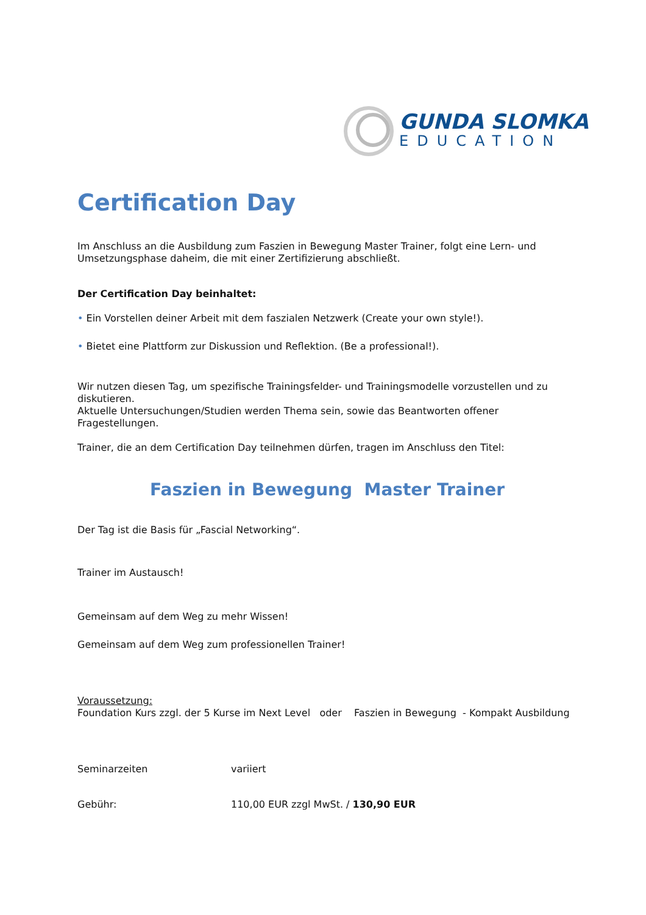GUNDA SLOMKA
EDUCATION
Certification Day
Im Anschluss an die Ausbildung zum Faszien in Bewegung Master Trainer, folgt eine Lern- und Umsetzungsphase daheim, die mit einer Zertifizierung abschließt.
Der Certification Day beinhaltet:
• Ein Vorstellen deiner Arbeit mit dem faszialen Netzwerk (Create your own style!).
• Bietet eine Plattform zur Diskussion und Reflektion. (Be a professional!).
Wir nutzen diesen Tag, um spezifische Trainingsfelder- und Trainingsmodelle vorzustellen und zu diskutieren.
Aktuelle Untersuchungen/Studien werden Thema sein, sowie das Beantworten offener Fragestellungen.
Trainer, die an dem Certification Day teilnehmen dürfen, tragen im Anschluss den Titel:
Faszien in Bewegung Master Trainer
Der Tag ist die Basis für „Fascial Networking“.
Trainer im Austausch!
Gemeinsam auf dem Weg zu mehr Wissen!
Gemeinsam auf dem Weg zum professionellen Trainer!
Voraussetzung:
Foundation Kurs zzgl. der 5 Kurse im Next Level oder Faszien in Bewegung - Kompakt Ausbildung
Seminarzeiten variiert
Gebühr: 110,00 EUR zzgl MwSt. / 130,90 EUR